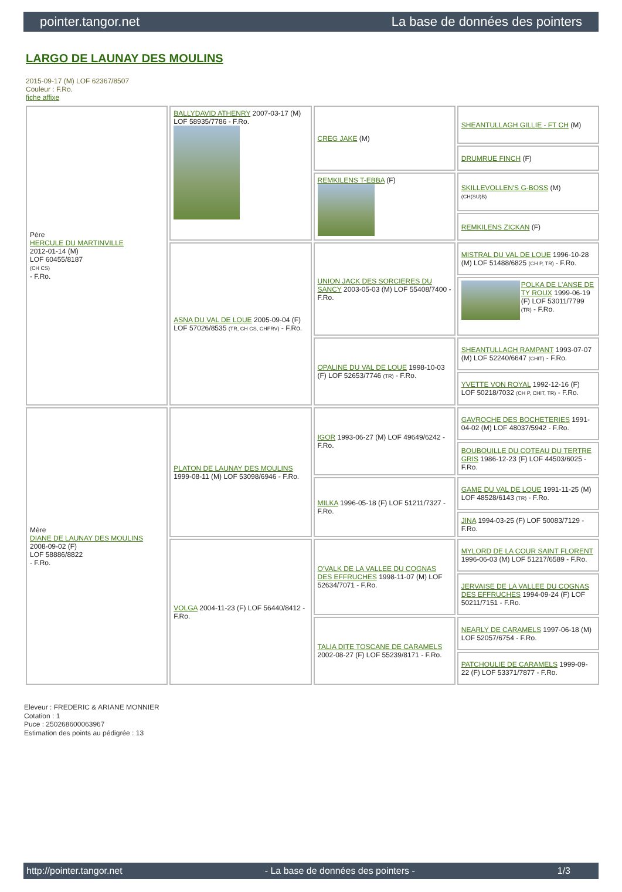pointer.tangor.net La base de données des pointers
LARGO DE LAUNAY DES MOULINS
2015-09-17 (M) LOF 62367/8507
Couleur : F.Ro.
fiche affixe
| Père HERCULE DU MARTINVILLE 2012-01-14 (M) LOF 60455/8187 (CH CS) - F.Ro. | BALLYDAVID ATHENRY 2007-03-17 (M) LOF 58935/7786 - F.Ro. | CREG JAKE (M) | SHEANTULLAGH GILLIE - FT CH (M) |
| | | | DRUMRUE FINCH (F) |
| | | REMKILENS T-EBBA (F) | SKILLEVOLLEN'S G-BOSS (M) (CH(SU)B) |
| | | | REMKILENS ZICKAN (F) |
| | ASNA DU VAL DE LOUE 2005-09-04 (F) LOF 57026/8535 (TR, CH CS, CHFRV) - F.Ro. | UNION JACK DES SORCIERES DU SANCY 2003-05-03 (M) LOF 55408/7400 - F.Ro. | MISTRAL DU VAL DE LOUE 1996-10-28 (M) LOF 51488/6825 (CH P, TR) - F.Ro. |
| | | | POLKA DE L'ANSE DE TY ROUX 1999-06-19 (F) LOF 53011/7799 (TR) - F.Ro. |
| | | OPALINE DU VAL DE LOUE 1998-10-03 (F) LOF 52653/7746 (TR) - F.Ro. | SHEANTULLAGH RAMPANT 1993-07-07 (M) LOF 52240/6647 (CHIT) - F.Ro. |
| | | | YVETTE VON ROYAL 1992-12-16 (F) LOF 50218/7032 (CH P, CHIT, TR) - F.Ro. |
| Mère DIANE DE LAUNAY DES MOULINS 2008-09-02 (F) LOF 58886/8822 - F.Ro. | PLATON DE LAUNAY DES MOULINS 1999-08-11 (M) LOF 53098/6946 - F.Ro. | IGOR 1993-06-27 (M) LOF 49649/6242 - F.Ro. | GAVROCHE DES BOCHETERIES 1991-04-02 (M) LOF 48037/5942 - F.Ro. |
| | | | BOUBOUILLE DU COTEAU DU TERTRE GRIS 1986-12-23 (F) LOF 44503/6025 - F.Ro. |
| | | MILKA 1996-05-18 (F) LOF 51211/7327 - F.Ro. | GAME DU VAL DE LOUE 1991-11-25 (M) LOF 48528/6143 (TR) - F.Ro. |
| | | | JINA 1994-03-25 (F) LOF 50083/7129 - F.Ro. |
| | VOLGA 2004-11-23 (F) LOF 56440/8412 - F.Ro. | O'VALK DE LA VALLEE DU COGNAS DES EFFRUCHES 1998-11-07 (M) LOF 52634/7071 - F.Ro. | MYLORD DE LA COUR SAINT FLORENT 1996-06-03 (M) LOF 51217/6589 - F.Ro. |
| | | | JERVAISE DE LA VALLEE DU COGNAS DES EFFRUCHES 1994-09-24 (F) LOF 50211/7151 - F.Ro. |
| | | TALIA DITE TOSCANE DE CARAMELS 2002-08-27 (F) LOF 55239/8171 - F.Ro. | NEARLY DE CARAMELS 1997-06-18 (M) LOF 52057/6754 - F.Ro. |
| | | | PATCHOULIE DE CARAMELS 1999-09-22 (F) LOF 53371/7877 - F.Ro. |
Eleveur : FREDERIC & ARIANE MONNIER
Cotation : 1
Puce : 250268600063967
Estimation des points au pédigrée : 13
http://pointer.tangor.net - La base de données des pointers - 1/3